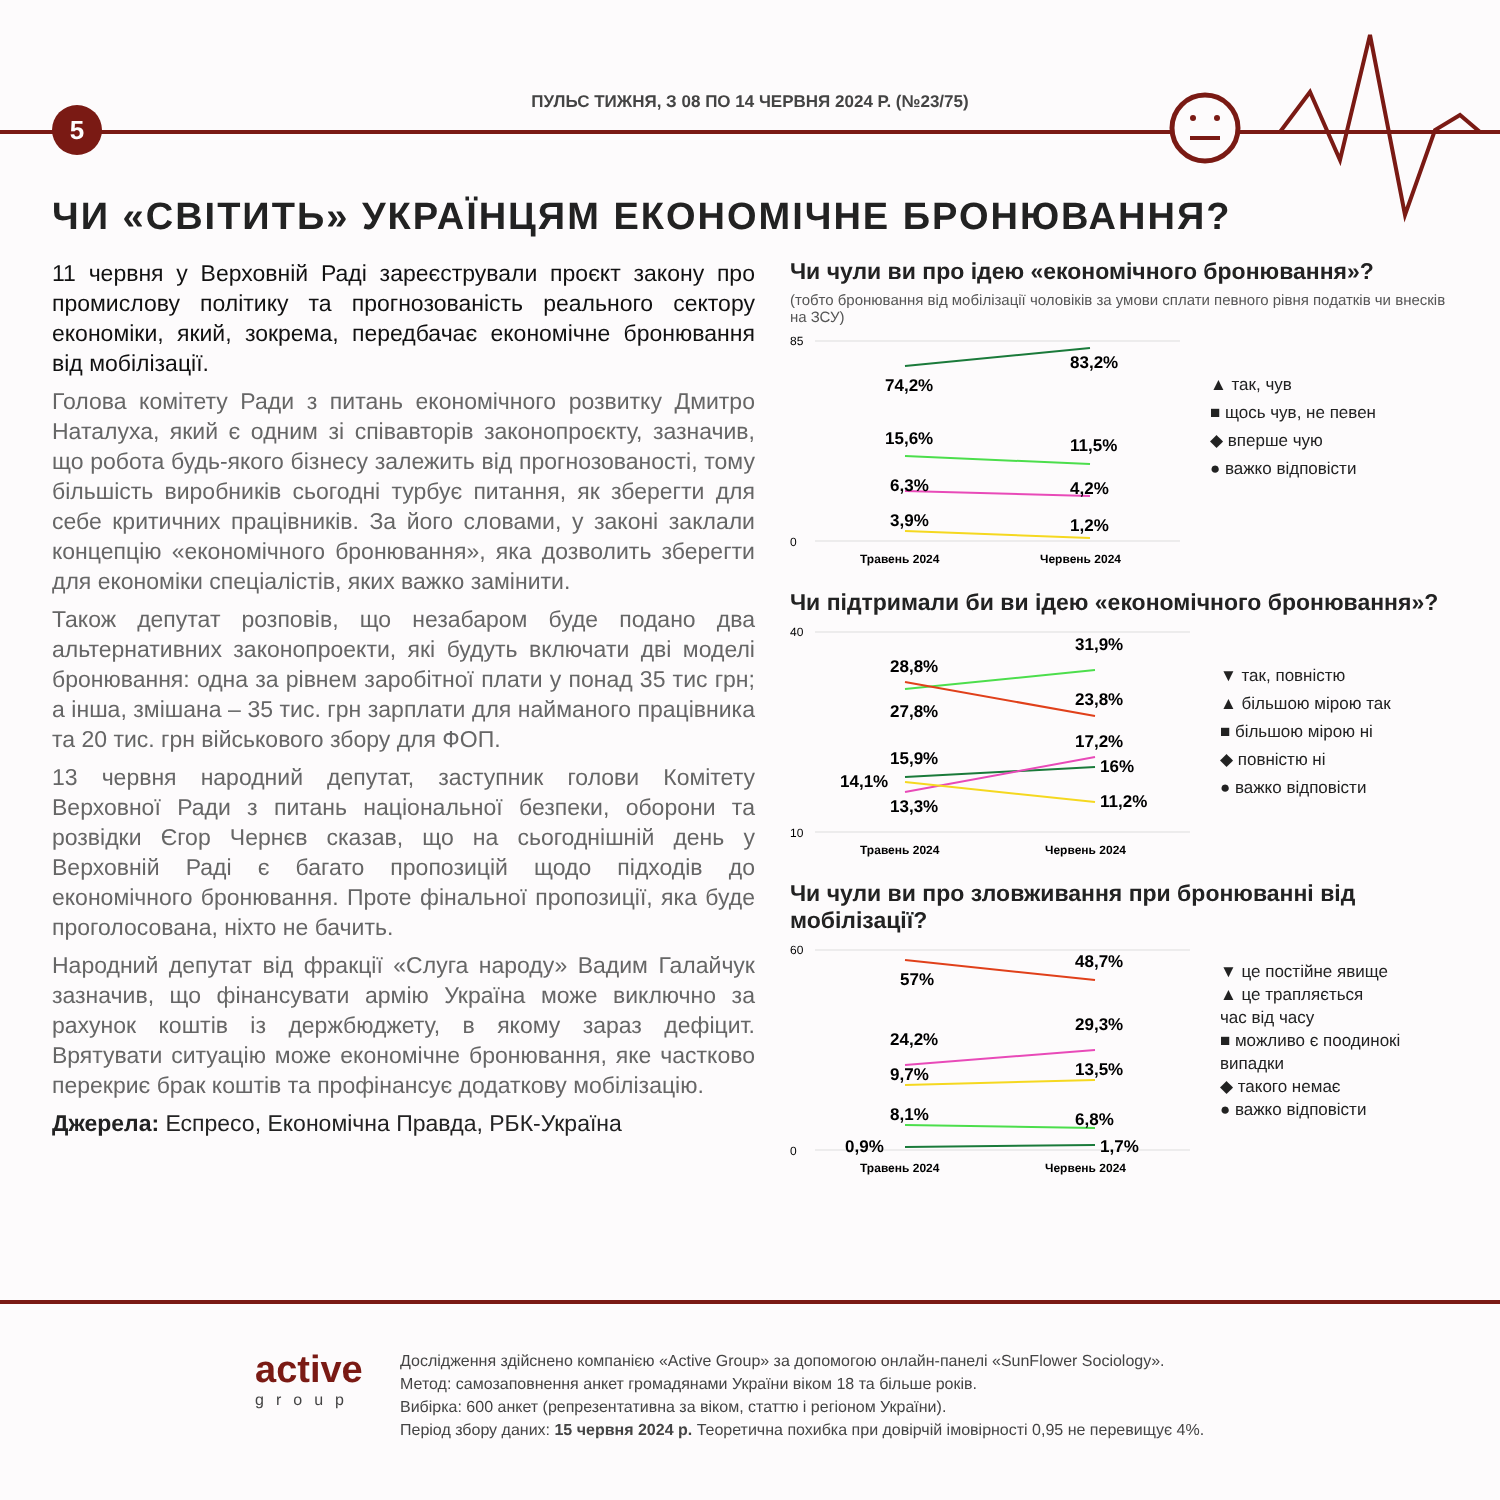5
ПУЛЬС ТИЖНЯ, З 08 ПО 14 ЧЕРВНЯ 2024 Р. (№23/75)
ЧИ «СВІТИТЬ» УКРАЇНЦЯМ ЕКОНОМІЧНЕ БРОНЮВАННЯ?
11 червня у Верховній Раді зареєстрували проєкт закону про промислову політику та прогнозованість реального сектору економіки, який, зокрема, передбачає економічне бронювання від мобілізації.
Голова комітету Ради з питань економічного розвитку Дмитро Наталуха, який є одним зі співавторів законопроєкту, зазначив, що робота будь-якого бізнесу залежить від прогнозованості, тому більшість виробників сьогодні турбує питання, як зберегти для себе критичних працівників. За його словами, у законі заклали концепцію «економічного бронювання», яка дозволить зберегти для економіки спеціалістів, яких важко замінити.
Також депутат розповів, що незабаром буде подано два альтернативних законопроекти, які будуть включати дві моделі бронювання: одна за рівнем заробітної плати у понад 35 тис грн; а інша, змішана – 35 тис. грн зарплати для найманого працівника та 20 тис. грн військового збору для ФОП.
13 червня народний депутат, заступник голови Комітету Верховної Ради з питань національної безпеки, оборони та розвідки Єгор Чернєв сказав, що на сьогоднішній день у Верховній Раді є багато пропозицій щодо підходів до економічного бронювання. Проте фінальної пропозиції, яка буде проголосована, ніхто не бачить.
Народний депутат від фракції «Слуга народу» Вадим Галайчук зазначив, що фінансувати армію Україна може виключно за рахунок коштів із держбюджету, в якому зараз дефіцит. Врятувати ситуацію може економічне бронювання, яке частково перекриє брак коштів та профінансує додаткову мобілізацію.
Джерела: Еспресо, Економічна Правда, РБК-Україна
Чи чули ви про ідею «економічного бронювання»?
(тобто бронювання від мобілізації чоловіків за умови сплати певного рівня податків чи внесків на ЗСУ)
85
0
74,2%
83,2%
15,6%
11,5%
6,3%
4,2%
3,9%
1,2%
Травень 2024
Червень 2024
▲ так, чув
■ щось чув, не певен
◆ вперше чую
● важко відповісти
Чи підтримали би ви ідею «економічного бронювання»?
40
10
28,8%
27,8%
31,9%
23,8%
15,9%
14,1%
13,3%
17,2%
16%
11,2%
Травень 2024
Червень 2024
▼ так, повністю
▲ більшою мірою так
■ більшою мірою ні
◆ повністю ні
● важко відповісти
Чи чули ви про зловживання при бронюванні від мобілізації?
60
0
57%
48,7%
24,2%
29,3%
9,7%
13,5%
8,1%
6,8%
0,9%
1,7%
Травень 2024
Червень 2024
▼ це постійне явище
▲ це трапляється
час від часу
■ можливо є поодинокі
випадки
◆ такого немає
● важко відповісти
active
group
Дослідження здійснено компанією «Active Group» за допомогою онлайн-панелі «SunFlower Sociology».
Метод: самозаповнення анкет громадянами України віком 18 та більше років.
Вибірка: 600 анкет (репрезентативна за віком, статтю і регіоном України).
Період збору даних: 15 червня 2024 р. Теоретична похибка при довірчій імовірності 0,95 не перевищує 4%.